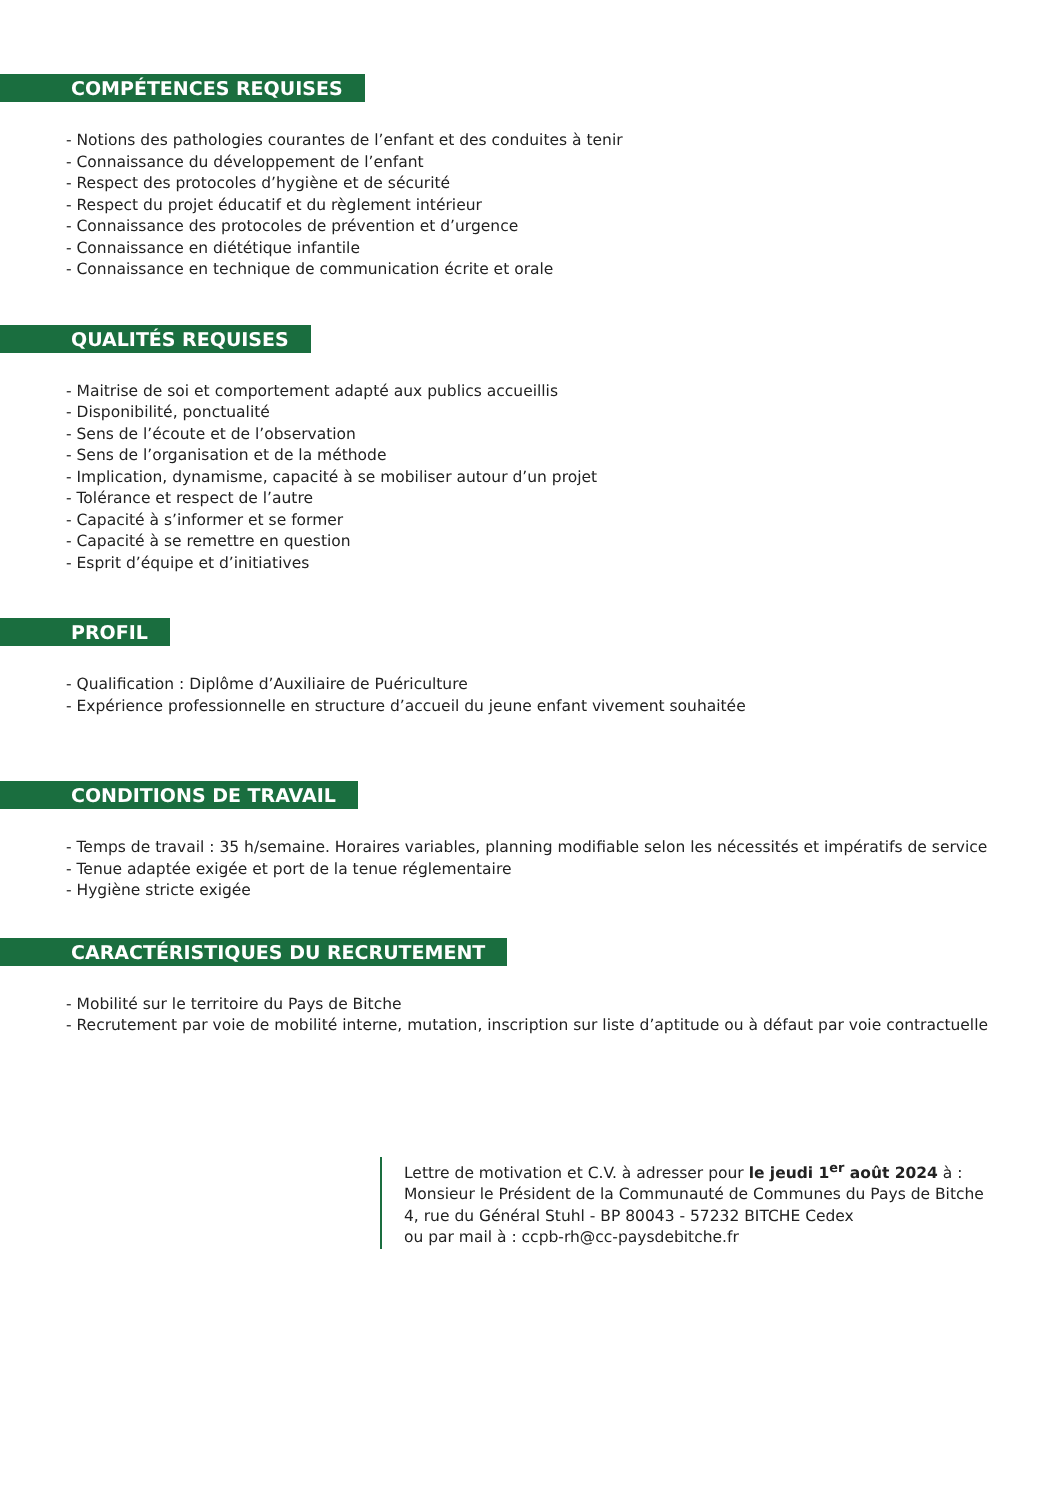COMPÉTENCES REQUISES
- Notions des pathologies courantes de l’enfant et des conduites à tenir
- Connaissance du développement de l’enfant
- Respect des protocoles d’hygiène et de sécurité
- Respect du projet éducatif et du règlement intérieur
- Connaissance des protocoles de prévention et d’urgence
- Connaissance en diététique infantile
- Connaissance en technique de communication écrite et orale
QUALITÉS REQUISES
- Maitrise de soi et comportement adapté aux publics accueillis
- Disponibilité, ponctualité
- Sens de l’écoute et de l’observation
- Sens de l’organisation et de la méthode
- Implication, dynamisme, capacité à se mobiliser autour d’un projet
- Tolérance et respect de l’autre
- Capacité à s’informer et se former
- Capacité à se remettre en question
- Esprit d’équipe et d’initiatives
PROFIL
- Qualification : Diplôme d’Auxiliaire de Puériculture
- Expérience professionnelle en structure d’accueil du jeune enfant vivement souhaitée
CONDITIONS DE TRAVAIL
- Temps de travail : 35 h/semaine. Horaires variables, planning modifiable selon les nécessités et impératifs de service
- Tenue adaptée exigée et port de la tenue réglementaire
- Hygiène stricte exigée
CARACTÉRISTIQUES DU RECRUTEMENT
- Mobilité sur le territoire du Pays de Bitche
- Recrutement par voie de mobilité interne, mutation, inscription sur liste d’aptitude ou à défaut par voie contractuelle
Lettre de motivation et C.V. à adresser pour le jeudi 1<sup>er</sup> août 2024 à :
Monsieur le Président de la Communauté de Communes du Pays de Bitche
4, rue du Général Stuhl - BP 80043 - 57232 BITCHE Cedex
ou par mail à : ccpb-rh@cc-paysdebitche.fr